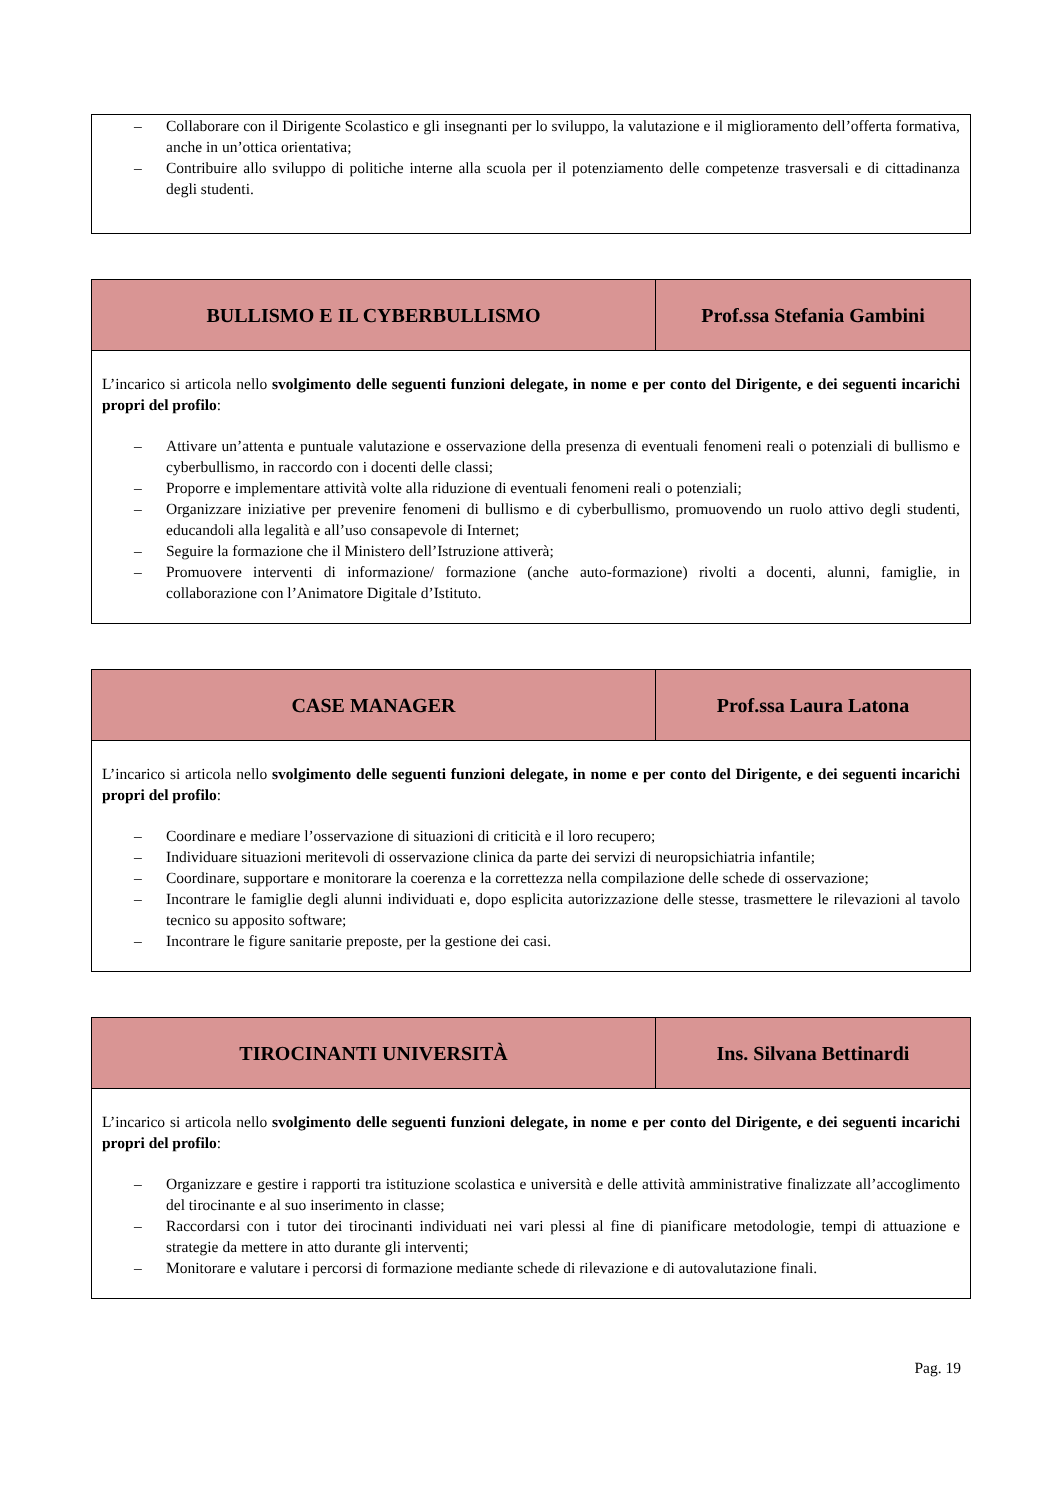– Collaborare con il Dirigente Scolastico e gli insegnanti per lo sviluppo, la valutazione e il miglioramento dell’offerta formativa, anche in un’ottica orientativa;
– Contribuire allo sviluppo di politiche interne alla scuola per il potenziamento delle competenze trasversali e di cittadinanza degli studenti.
| BULLISMO E IL CYBERBULLISMO | Prof.ssa Stefania Gambini |
| --- | --- |
L’incarico si articola nello svolgimento delle seguenti funzioni delegate, in nome e per conto del Dirigente, e dei seguenti incarichi propri del profilo:
– Attivare un’attenta e puntuale valutazione e osservazione della presenza di eventuali fenomeni reali o potenziali di bullismo e cyberbullismo, in raccordo con i docenti delle classi;
– Proporre e implementare attività volte alla riduzione di eventuali fenomeni reali o potenziali;
– Organizzare iniziative per prevenire fenomeni di bullismo e di cyberbullismo, promuovendo un ruolo attivo degli studenti, educandoli alla legalità e all’uso consapevole di Internet;
– Seguire la formazione che il Ministero dell’Istruzione attiverà;
– Promuovere interventi di informazione/ formazione (anche auto-formazione) rivolti a docenti, alunni, famiglie, in collaborazione con l’Animatore Digitale d’Istituto.
| CASE MANAGER | Prof.ssa Laura Latona |
| --- | --- |
L’incarico si articola nello svolgimento delle seguenti funzioni delegate, in nome e per conto del Dirigente, e dei seguenti incarichi propri del profilo:
– Coordinare e mediare l’osservazione di situazioni di criticità e il loro recupero;
– Individuare situazioni meritevoli di osservazione clinica da parte dei servizi di neuropsichiatria infantile;
– Coordinare, supportare e monitorare la coerenza e la correttezza nella compilazione delle schede di osservazione;
– Incontrare le famiglie degli alunni individuati e, dopo esplicita autorizzazione delle stesse, trasmettere le rilevazioni al tavolo tecnico su apposito software;
– Incontrare le figure sanitarie preposte, per la gestione dei casi.
| TIROCINANTI UNIVERSITÀ | Ins. Silvana Bettinardi |
| --- | --- |
L’incarico si articola nello svolgimento delle seguenti funzioni delegate, in nome e per conto del Dirigente, e dei seguenti incarichi propri del profilo:
– Organizzare e gestire i rapporti tra istituzione scolastica e università e delle attività amministrative finalizzate all’accoglimento del tirocinante e al suo inserimento in classe;
– Raccordarsi con i tutor dei tirocinanti individuati nei vari plessi al fine di pianificare metodologie, tempi di attuazione e strategie da mettere in atto durante gli interventi;
– Monitorare e valutare i percorsi di formazione mediante schede di rilevazione e di autovalutazione finali.
Pag. 19